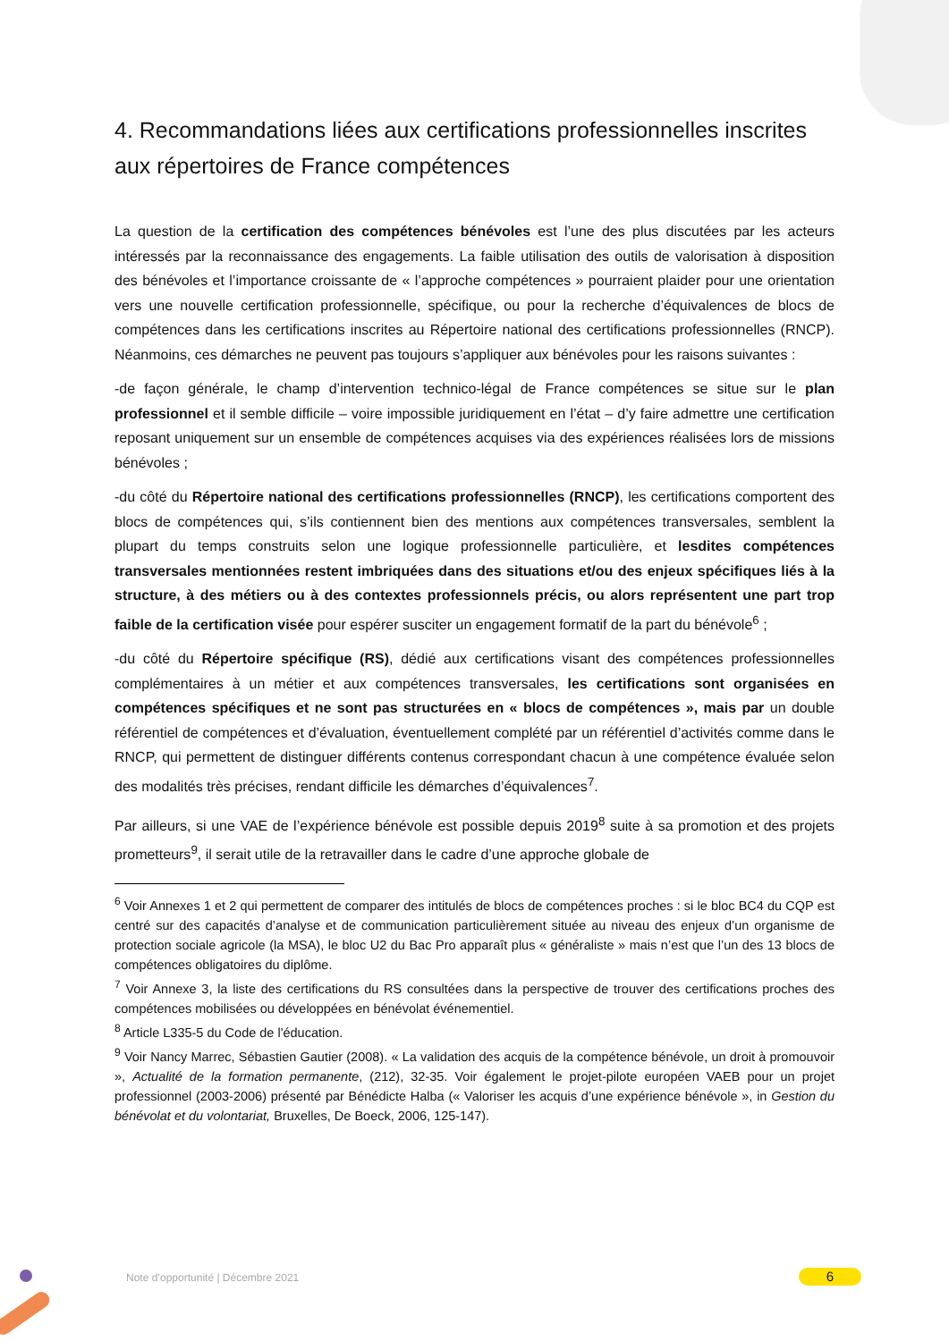4. Recommandations liées aux certifications professionnelles inscrites aux répertoires de France compétences
La question de la certification des compétences bénévoles est l’une des plus discutées par les acteurs intéressés par la reconnaissance des engagements. La faible utilisation des outils de valorisation à disposition des bénévoles et l’importance croissante de « l’approche compétences » pourraient plaider pour une orientation vers une nouvelle certification professionnelle, spécifique, ou pour la recherche d’équivalences de blocs de compétences dans les certifications inscrites au Répertoire national des certifications professionnelles (RNCP). Néanmoins, ces démarches ne peuvent pas toujours s’appliquer aux bénévoles pour les raisons suivantes :
-de façon générale, le champ d’intervention technico-légal de France compétences se situe sur le plan professionnel et il semble difficile – voire impossible juridiquement en l’état – d’y faire admettre une certification reposant uniquement sur un ensemble de compétences acquises via des expériences réalisées lors de missions bénévoles ;
-du côté du Répertoire national des certifications professionnelles (RNCP), les certifications comportent des blocs de compétences qui, s’ils contiennent bien des mentions aux compétences transversales, semblent la plupart du temps construits selon une logique professionnelle particulière, et lesdites compétences transversales mentionnées restent imbriquées dans des situations et/ou des enjeux spécifiques liés à la structure, à des métiers ou à des contextes professionnels précis, ou alors représentent une part trop faible de la certification visée pour espérer susciter un engagement formatif de la part du bénévole<sup>6</sup> ;
-du côté du Répertoire spécifique (RS), dédié aux certifications visant des compétences professionnelles complémentaires à un métier et aux compétences transversales, les certifications sont organisées en compétences spécifiques et ne sont pas structurées en « blocs de compétences », mais par un double référentiel de compétences et d’évaluation, éventuellement complété par un référentiel d’activités comme dans le RNCP, qui permettent de distinguer différents contenus correspondant chacun à une compétence évaluée selon des modalités très précises, rendant difficile les démarches d’équivalences<sup>7</sup>.
Par ailleurs, si une VAE de l’expérience bénévole est possible depuis 2019<sup>8</sup> suite à sa promotion et des projets prometteurs<sup>9</sup>, il serait utile de la retravailler dans le cadre d’une approche globale de
<sup>6</sup> Voir Annexes 1 et 2 qui permettent de comparer des intitulés de blocs de compétences proches : si le bloc BC4 du CQP est centré sur des capacités d’analyse et de communication particulièrement située au niveau des enjeux d’un organisme de protection sociale agricole (la MSA), le bloc U2 du Bac Pro apparaît plus « généraliste » mais n’est que l’un des 13 blocs de compétences obligatoires du diplôme.
<sup>7</sup> Voir Annexe 3, la liste des certifications du RS consultées dans la perspective de trouver des certifications proches des compétences mobilisées ou développées en bénévolat événementiel.
<sup>8</sup> Article L335-5 du Code de l'éducation.
<sup>9</sup> Voir Nancy Marrec, Sébastien Gautier (2008). « La validation des acquis de la compétence bénévole, un droit à promouvoir », Actualité de la formation permanente, (212), 32-35. Voir également le projet-pilote européen VAEB pour un projet professionnel (2003-2006) présenté par Bénédicte Halba (« Valoriser les acquis d’une expérience bénévole », in Gestion du bénévolat et du volontariat, Bruxelles, De Boeck, 2006, 125-147).
Note d’opportunité | Décembre 2021
6